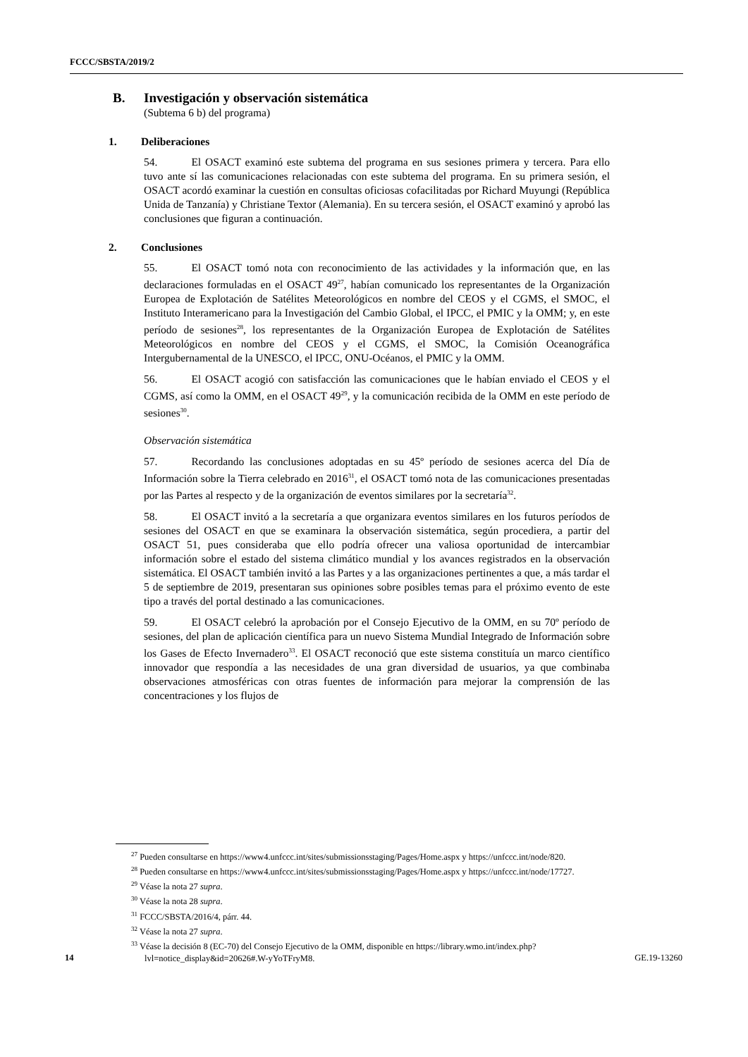FCCC/SBSTA/2019/2
B. Investigación y observación sistemática
(Subtema 6 b) del programa)
1. Deliberaciones
54. El OSACT examinó este subtema del programa en sus sesiones primera y tercera. Para ello tuvo ante sí las comunicaciones relacionadas con este subtema del programa. En su primera sesión, el OSACT acordó examinar la cuestión en consultas oficiosas cofacilitadas por Richard Muyungi (República Unida de Tanzanía) y Christiane Textor (Alemania). En su tercera sesión, el OSACT examinó y aprobó las conclusiones que figuran a continuación.
2. Conclusiones
55. El OSACT tomó nota con reconocimiento de las actividades y la información que, en las declaraciones formuladas en el OSACT 49<sup>27</sup>, habían comunicado los representantes de la Organización Europea de Explotación de Satélites Meteorológicos en nombre del CEOS y el CGMS, el SMOC, el Instituto Interamericano para la Investigación del Cambio Global, el IPCC, el PMIC y la OMM; y, en este período de sesiones<sup>28</sup>, los representantes de la Organización Europea de Explotación de Satélites Meteorológicos en nombre del CEOS y el CGMS, el SMOC, la Comisión Oceanográfica Intergubernamental de la UNESCO, el IPCC, ONU-Océanos, el PMIC y la OMM.
56. El OSACT acogió con satisfacción las comunicaciones que le habían enviado el CEOS y el CGMS, así como la OMM, en el OSACT 49<sup>29</sup>, y la comunicación recibida de la OMM en este período de sesiones<sup>30</sup>.
Observación sistemática
57. Recordando las conclusiones adoptadas en su 45º período de sesiones acerca del Día de Información sobre la Tierra celebrado en 2016<sup>31</sup>, el OSACT tomó nota de las comunicaciones presentadas por las Partes al respecto y de la organización de eventos similares por la secretaría<sup>32</sup>.
58. El OSACT invitó a la secretaría a que organizara eventos similares en los futuros períodos de sesiones del OSACT en que se examinara la observación sistemática, según procediera, a partir del OSACT 51, pues consideraba que ello podría ofrecer una valiosa oportunidad de intercambiar información sobre el estado del sistema climático mundial y los avances registrados en la observación sistemática. El OSACT también invitó a las Partes y a las organizaciones pertinentes a que, a más tardar el 5 de septiembre de 2019, presentaran sus opiniones sobre posibles temas para el próximo evento de este tipo a través del portal destinado a las comunicaciones.
59. El OSACT celebró la aprobación por el Consejo Ejecutivo de la OMM, en su 70º período de sesiones, del plan de aplicación científica para un nuevo Sistema Mundial Integrado de Información sobre los Gases de Efecto Invernadero<sup>33</sup>. El OSACT reconoció que este sistema constituía un marco científico innovador que respondía a las necesidades de una gran diversidad de usuarios, ya que combinaba observaciones atmosféricas con otras fuentes de información para mejorar la comprensión de las concentraciones y los flujos de
<sup>27</sup> Pueden consultarse en https://www4.unfccc.int/sites/submissionsstaging/Pages/Home.aspx y https://unfccc.int/node/820.
<sup>28</sup> Pueden consultarse en https://www4.unfccc.int/sites/submissionsstaging/Pages/Home.aspx y https://unfccc.int/node/17727.
<sup>29</sup> Véase la nota 27 supra.
<sup>30</sup> Véase la nota 28 supra.
<sup>31</sup> FCCC/SBSTA/2016/4, párr. 44.
<sup>32</sup> Véase la nota 27 supra.
<sup>33</sup> Véase la decisión 8 (EC-70) del Consejo Ejecutivo de la OMM, disponible en https://library.wmo.int/index.php?lvl=notice_display&id=20626#.W-yYoTFryM8.
14 GE.19-13260